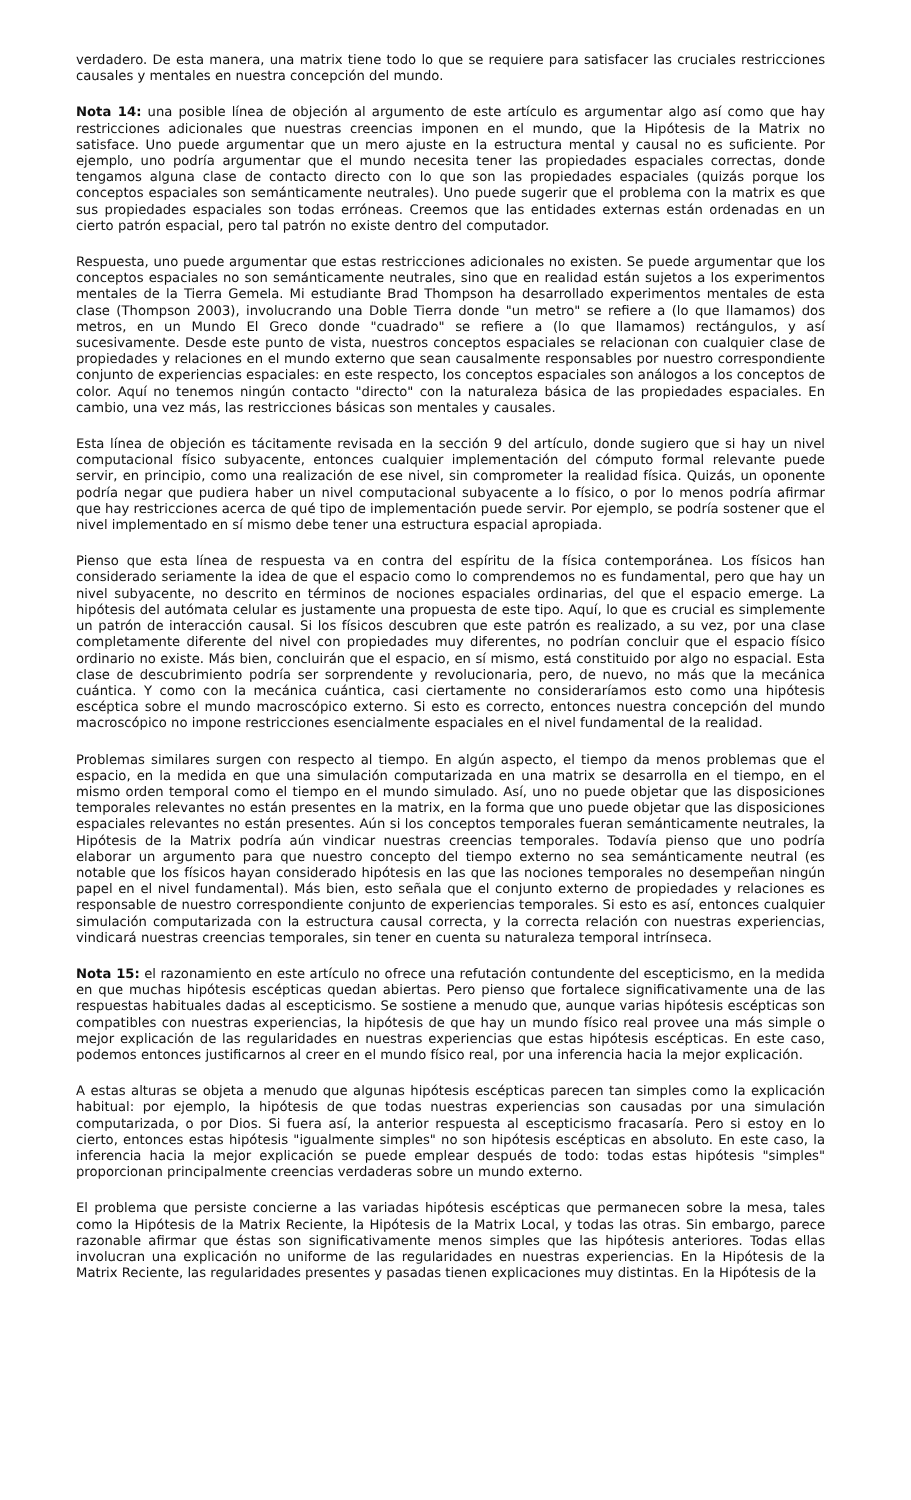verdadero. De esta manera, una matrix tiene todo lo que se requiere para satisfacer las cruciales restricciones causales y mentales en nuestra concepción del mundo.
Nota 14: una posible línea de objeción al argumento de este artículo es argumentar algo así como que hay restricciones adicionales que nuestras creencias imponen en el mundo, que la Hipótesis de la Matrix no satisface. Uno puede argumentar que un mero ajuste en la estructura mental y causal no es suficiente. Por ejemplo, uno podría argumentar que el mundo necesita tener las propiedades espaciales correctas, donde tengamos alguna clase de contacto directo con lo que son las propiedades espaciales (quizás porque los conceptos espaciales son semánticamente neutrales). Uno puede sugerir que el problema con la matrix es que sus propiedades espaciales son todas erróneas. Creemos que las entidades externas están ordenadas en un cierto patrón espacial, pero tal patrón no existe dentro del computador.
Respuesta, uno puede argumentar que estas restricciones adicionales no existen. Se puede argumentar que los conceptos espaciales no son semánticamente neutrales, sino que en realidad están sujetos a los experimentos mentales de la Tierra Gemela. Mi estudiante Brad Thompson ha desarrollado experimentos mentales de esta clase (Thompson 2003), involucrando una Doble Tierra donde "un metro" se refiere a (lo que llamamos) dos metros, en un Mundo El Greco donde "cuadrado" se refiere a (lo que llamamos) rectángulos, y así sucesivamente. Desde este punto de vista, nuestros conceptos espaciales se relacionan con cualquier clase de propiedades y relaciones en el mundo externo que sean causalmente responsables por nuestro correspondiente conjunto de experiencias espaciales: en este respecto, los conceptos espaciales son análogos a los conceptos de color. Aquí no tenemos ningún contacto "directo" con la naturaleza básica de las propiedades espaciales. En cambio, una vez más, las restricciones básicas son mentales y causales.
Esta línea de objeción es tácitamente revisada en la sección 9 del artículo, donde sugiero que si hay un nivel computacional físico subyacente, entonces cualquier implementación del cómputo formal relevante puede servir, en principio, como una realización de ese nivel, sin comprometer la realidad física. Quizás, un oponente podría negar que pudiera haber un nivel computacional subyacente a lo físico, o por lo menos podría afirmar que hay restricciones acerca de qué tipo de implementación puede servir. Por ejemplo, se podría sostener que el nivel implementado en sí mismo debe tener una estructura espacial apropiada.
Pienso que esta línea de respuesta va en contra del espíritu de la física contemporánea. Los físicos han considerado seriamente la idea de que el espacio como lo comprendemos no es fundamental, pero que hay un nivel subyacente, no descrito en términos de nociones espaciales ordinarias, del que el espacio emerge. La hipótesis del autómata celular es justamente una propuesta de este tipo. Aquí, lo que es crucial es simplemente un patrón de interacción causal. Si los físicos descubren que este patrón es realizado, a su vez, por una clase completamente diferente del nivel con propiedades muy diferentes, no podrían concluir que el espacio físico ordinario no existe. Más bien, concluirán que el espacio, en sí mismo, está constituido por algo no espacial. Esta clase de descubrimiento podría ser sorprendente y revolucionaria, pero, de nuevo, no más que la mecánica cuántica. Y como con la mecánica cuántica, casi ciertamente no consideraríamos esto como una hipótesis escéptica sobre el mundo macroscópico externo. Si esto es correcto, entonces nuestra concepción del mundo macroscópico no impone restricciones esencialmente espaciales en el nivel fundamental de la realidad.
Problemas similares surgen con respecto al tiempo. En algún aspecto, el tiempo da menos problemas que el espacio, en la medida en que una simulación computarizada en una matrix se desarrolla en el tiempo, en el mismo orden temporal como el tiempo en el mundo simulado. Así, uno no puede objetar que las disposiciones temporales relevantes no están presentes en la matrix, en la forma que uno puede objetar que las disposiciones espaciales relevantes no están presentes. Aún si los conceptos temporales fueran semánticamente neutrales, la Hipótesis de la Matrix podría aún vindicar nuestras creencias temporales. Todavía pienso que uno podría elaborar un argumento para que nuestro concepto del tiempo externo no sea semánticamente neutral (es notable que los físicos hayan considerado hipótesis en las que las nociones temporales no desempeñan ningún papel en el nivel fundamental). Más bien, esto señala que el conjunto externo de propiedades y relaciones es responsable de nuestro correspondiente conjunto de experiencias temporales. Si esto es así, entonces cualquier simulación computarizada con la estructura causal correcta, y la correcta relación con nuestras experiencias, vindicará nuestras creencias temporales, sin tener en cuenta su naturaleza temporal intrínseca.
Nota 15: el razonamiento en este artículo no ofrece una refutación contundente del escepticismo, en la medida en que muchas hipótesis escépticas quedan abiertas. Pero pienso que fortalece significativamente una de las respuestas habituales dadas al escepticismo. Se sostiene a menudo que, aunque varias hipótesis escépticas son compatibles con nuestras experiencias, la hipótesis de que hay un mundo físico real provee una más simple o mejor explicación de las regularidades en nuestras experiencias que estas hipótesis escépticas. En este caso, podemos entonces justificarnos al creer en el mundo físico real, por una inferencia hacia la mejor explicación.
A estas alturas se objeta a menudo que algunas hipótesis escépticas parecen tan simples como la explicación habitual: por ejemplo, la hipótesis de que todas nuestras experiencias son causadas por una simulación computarizada, o por Dios. Si fuera así, la anterior respuesta al escepticismo fracasaría. Pero si estoy en lo cierto, entonces estas hipótesis "igualmente simples" no son hipótesis escépticas en absoluto. En este caso, la inferencia hacia la mejor explicación se puede emplear después de todo: todas estas hipótesis "simples" proporcionan principalmente creencias verdaderas sobre un mundo externo.
El problema que persiste concierne a las variadas hipótesis escépticas que permanecen sobre la mesa, tales como la Hipótesis de la Matrix Reciente, la Hipótesis de la Matrix Local, y todas las otras. Sin embargo, parece razonable afirmar que éstas son significativamente menos simples que las hipótesis anteriores. Todas ellas involucran una explicación no uniforme de las regularidades en nuestras experiencias. En la Hipótesis de la Matrix Reciente, las regularidades presentes y pasadas tienen explicaciones muy distintas. En la Hipótesis de la